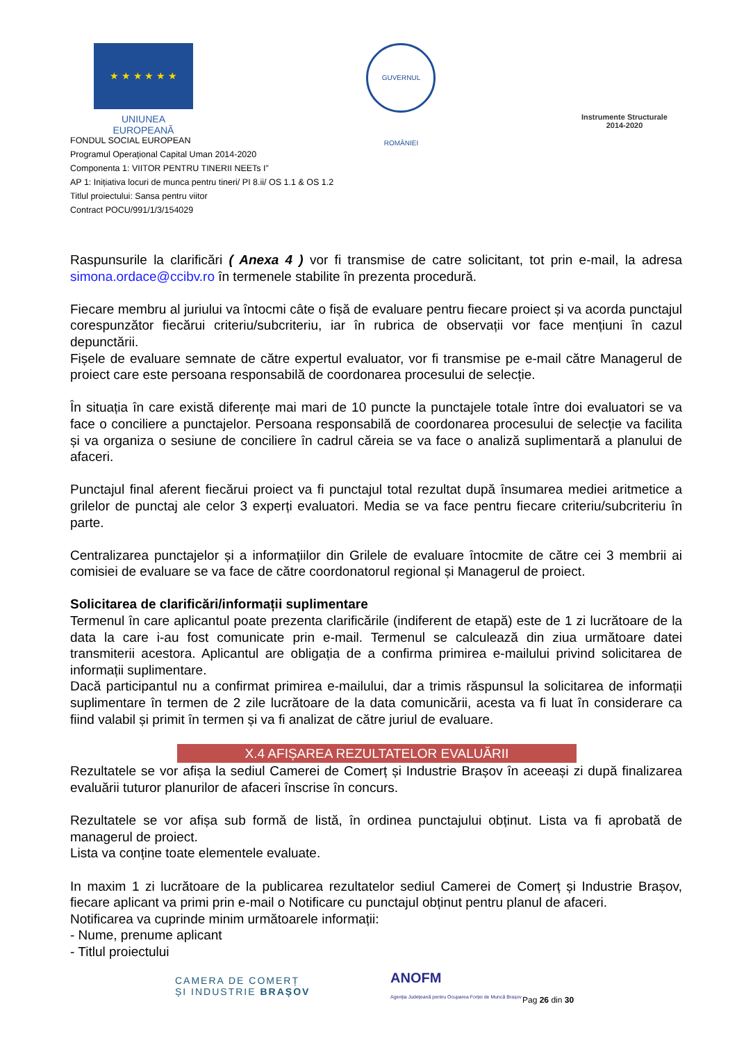★ ★ ★ ★ ★ ★
UNIUNEA EUROPEANĂ
GUVERNUL ROMÂNIEI
Instrumente Structurale
2014-2020
FONDUL SOCIAL EUROPEAN
Programul Operaţional Capital Uman 2014-2020
Componenta 1: VIITOR PENTRU TINERII NEETs I”
AP 1: Inițiativa locuri de munca pentru tineri/ PI 8.ii/ OS 1.1 & OS 1.2
Titlul proiectului: Sansa pentru viitor
Contract POCU/991/1/3/154029
Raspunsurile la clarificări ( Anexa 4 ) vor fi transmise de catre solicitant, tot prin e-mail, la adresa simona.ordace@ccibv.ro în termenele stabilite în prezenta procedură.
Fiecare membru al juriului va întocmi câte o fișă de evaluare pentru fiecare proiect și va acorda punctajul corespunzător fiecărui criteriu/subcriteriu, iar în rubrica de observații vor face mențiuni în cazul depunctării.
Fișele de evaluare semnate de către expertul evaluator, vor fi transmise pe e-mail către Managerul de proiect care este persoana responsabilă de coordonarea procesului de selecție.
În situația în care există diferențe mai mari de 10 puncte la punctajele totale între doi evaluatori se va face o conciliere a punctajelor. Persoana responsabilă de coordonarea procesului de selecție va facilita și va organiza o sesiune de conciliere în cadrul căreia se va face o analiză suplimentară a planului de afaceri.
Punctajul final aferent fiecărui proiect va fi punctajul total rezultat după însumarea mediei aritmetice a grilelor de punctaj ale celor 3 experți evaluatori. Media se va face pentru fiecare criteriu/subcriteriu în parte.
Centralizarea punctajelor și a informațiilor din Grilele de evaluare întocmite de către cei 3 membrii ai comisiei de evaluare se va face de către coordonatorul regional și Managerul de proiect.
Solicitarea de clarificări/informații suplimentare
Termenul în care aplicantul poate prezenta clarificările (indiferent de etapă) este de 1 zi lucrătoare de la data la care i-au fost comunicate prin e-mail. Termenul se calculează din ziua următoare datei transmiterii acestora. Aplicantul are obligația de a confirma primirea e-mailului privind solicitarea de informații suplimentare.
Dacă participantul nu a confirmat primirea e-mailului, dar a trimis răspunsul la solicitarea de informații suplimentare în termen de 2 zile lucrătoare de la data comunicării, acesta va fi luat în considerare ca fiind valabil și primit în termen și va fi analizat de către juriul de evaluare.
X.4 AFIȘAREA REZULTATELOR EVALUĂRII
Rezultatele se vor afișa la sediul Camerei de Comerț și Industrie Brașov în aceeași zi după finalizarea evaluării tuturor planurilor de afaceri înscrise în concurs.
Rezultatele se vor afișa sub formă de listă, în ordinea punctajului obținut. Lista va fi aprobată de managerul de proiect.
Lista va conține toate elementele evaluate.
In maxim 1 zi lucrătoare de la publicarea rezultatelor sediul Camerei de Comerț și Industrie Brașov, fiecare aplicant va primi prin e-mail o Notificare cu punctajul obținut pentru planul de afaceri.
Notificarea va cuprinde minim următoarele informații:
- Nume, prenume aplicant
- Titlul proiectului
CAMERA DE COMERȚ
ȘI INDUSTRIE BRAȘOV
ANOFM
Agenția Județeană pentru Ocuparea Forței de Muncă Brașov
Pag 26 din 30